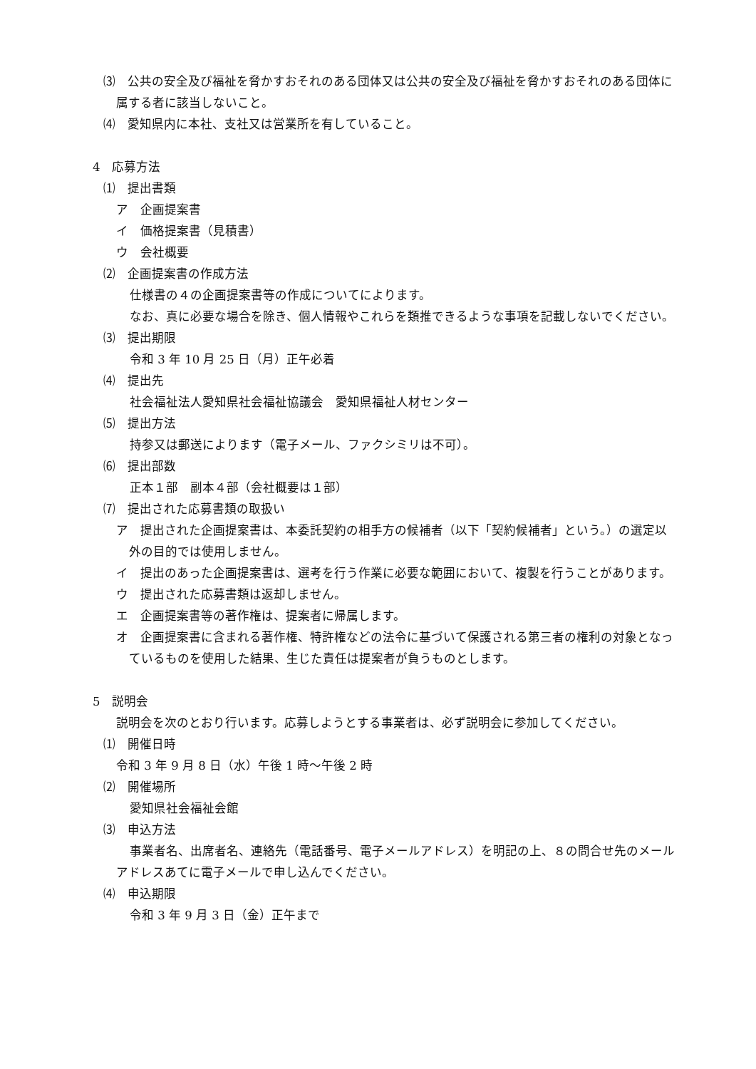⑶　公共の安全及び福祉を脅かすおそれのある団体又は公共の安全及び福祉を脅かすおそれのある団体に属する者に該当しないこと。
⑷　愛知県内に本社、支社又は営業所を有していること。
4　応募方法
⑴　提出書類
ア　企画提案書
イ　価格提案書（見積書）
ウ　会社概要
⑵　企画提案書の作成方法
仕様書の４の企画提案書等の作成についてによります。
なお、真に必要な場合を除き、個人情報やこれらを類推できるような事項を記載しないでください。
⑶　提出期限
令和 3 年 10 月 25 日（月）正午必着
⑷　提出先
社会福祉法人愛知県社会福祉協議会　愛知県福祉人材センター
⑸　提出方法
持参又は郵送によります（電子メール、ファクシミリは不可）。
⑹　提出部数
正本１部　副本４部（会社概要は１部）
⑺　提出された応募書類の取扱い
ア　提出された企画提案書は、本委託契約の相手方の候補者（以下「契約候補者」という。）の選定以外の目的では使用しません。
イ　提出のあった企画提案書は、選考を行う作業に必要な範囲において、複製を行うことがあります。
ウ　提出された応募書類は返却しません。
エ　企画提案書等の著作権は、提案者に帰属します。
オ　企画提案書に含まれる著作権、特許権などの法令に基づいて保護される第三者の権利の対象となっているものを使用した結果、生じた責任は提案者が負うものとします。
5　説明会
説明会を次のとおり行います。応募しようとする事業者は、必ず説明会に参加してください。
⑴　開催日時
令和 3 年 9 月 8 日（水）午後 1 時～午後 2 時
⑵　開催場所
愛知県社会福祉会館
⑶　申込方法
事業者名、出席者名、連絡先（電話番号、電子メールアドレス）を明記の上、８の問合せ先のメールアドレスあてに電子メールで申し込んでください。
⑷　申込期限
令和 3 年 9 月 3 日（金）正午まで